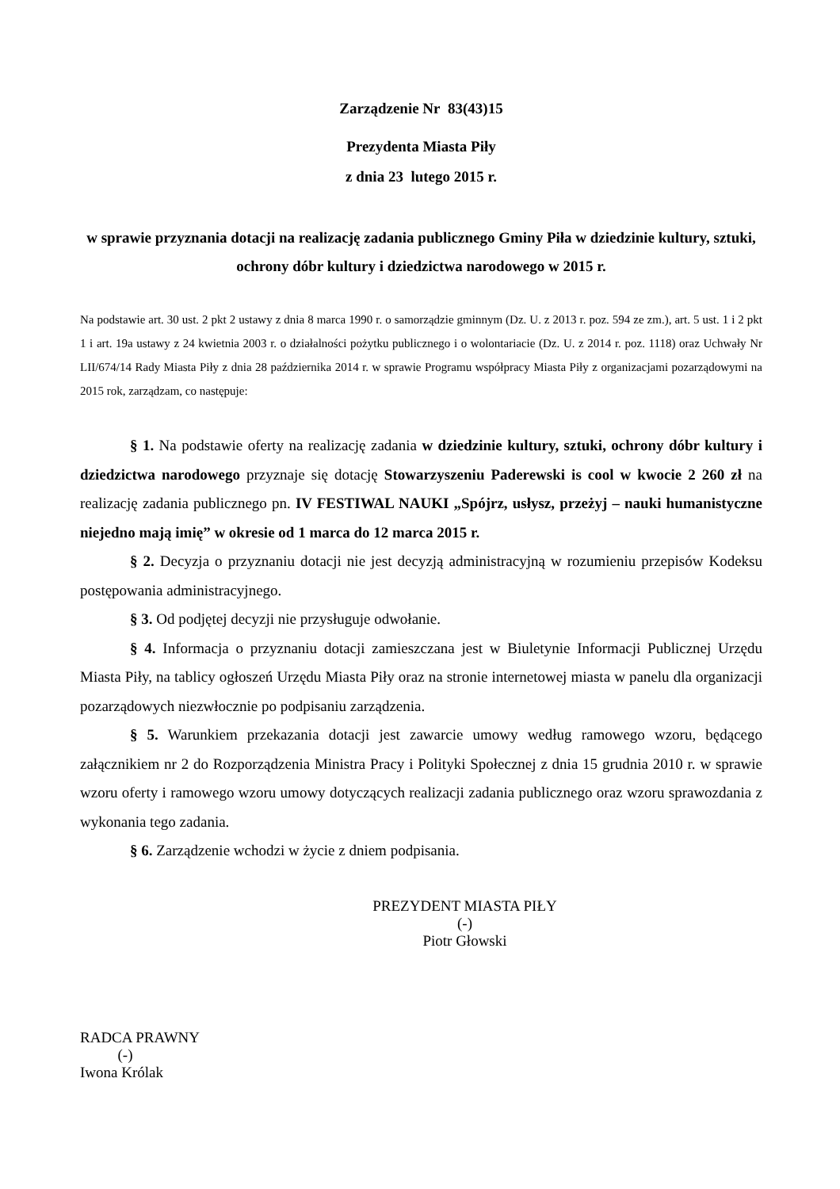Zarządzenie Nr 83(43)15
Prezydenta Miasta Piły
z dnia 23 lutego 2015 r.
w sprawie przyznania dotacji na realizację zadania publicznego Gminy Piła w dziedzinie kultury, sztuki, ochrony dóbr kultury i dziedzictwa narodowego w 2015 r.
Na podstawie art. 30 ust. 2 pkt 2 ustawy z dnia 8 marca 1990 r. o samorządzie gminnym (Dz. U. z 2013 r. poz. 594 ze zm.), art. 5 ust. 1 i 2 pkt 1 i art. 19a ustawy z 24 kwietnia 2003 r. o działalności pożytku publicznego i o wolontariacie (Dz. U. z 2014 r. poz. 1118) oraz Uchwały Nr LII/674/14 Rady Miasta Piły z dnia 28 października 2014 r. w sprawie Programu współpracy Miasta Piły z organizacjami pozarządowymi na 2015 rok, zarządzam, co następuje:
§ 1. Na podstawie oferty na realizację zadania w dziedzinie kultury, sztuki, ochrony dóbr kultury i dziedzictwa narodowego przyznaje się dotację Stowarzyszeniu Paderewski is cool w kwocie 2 260 zł na realizację zadania publicznego pn. IV FESTIWAL NAUKI „Spójrz, usłysz, przeżyj – nauki humanistyczne niejedno mają imię” w okresie od 1 marca do 12 marca 2015 r.
§ 2. Decyzja o przyznaniu dotacji nie jest decyzją administracyjną w rozumieniu przepisów Kodeksu postępowania administracyjnego.
§ 3. Od podjętej decyzji nie przysługuje odwołanie.
§ 4. Informacja o przyznaniu dotacji zamieszczana jest w Biuletynie Informacji Publicznej Urzędu Miasta Piły, na tablicy ogłoszeń Urzędu Miasta Piły oraz na stronie internetowej miasta w panelu dla organizacji pozarządowych niezwłocznie po podpisaniu zarządzenia.
§ 5. Warunkiem przekazania dotacji jest zawarcie umowy według ramowego wzoru, będącego załącznikiem nr 2 do Rozporządzenia Ministra Pracy i Polityki Społecznej z dnia 15 grudnia 2010 r. w sprawie wzoru oferty i ramowego wzoru umowy dotyczących realizacji zadania publicznego oraz wzoru sprawozdania z wykonania tego zadania.
§ 6. Zarządzenie wchodzi w życie z dniem podpisania.
PREZYDENT MIASTA PIŁY
(-)
Piotr Głowski
RADCA PRAWNY
(-)
Iwona Królak